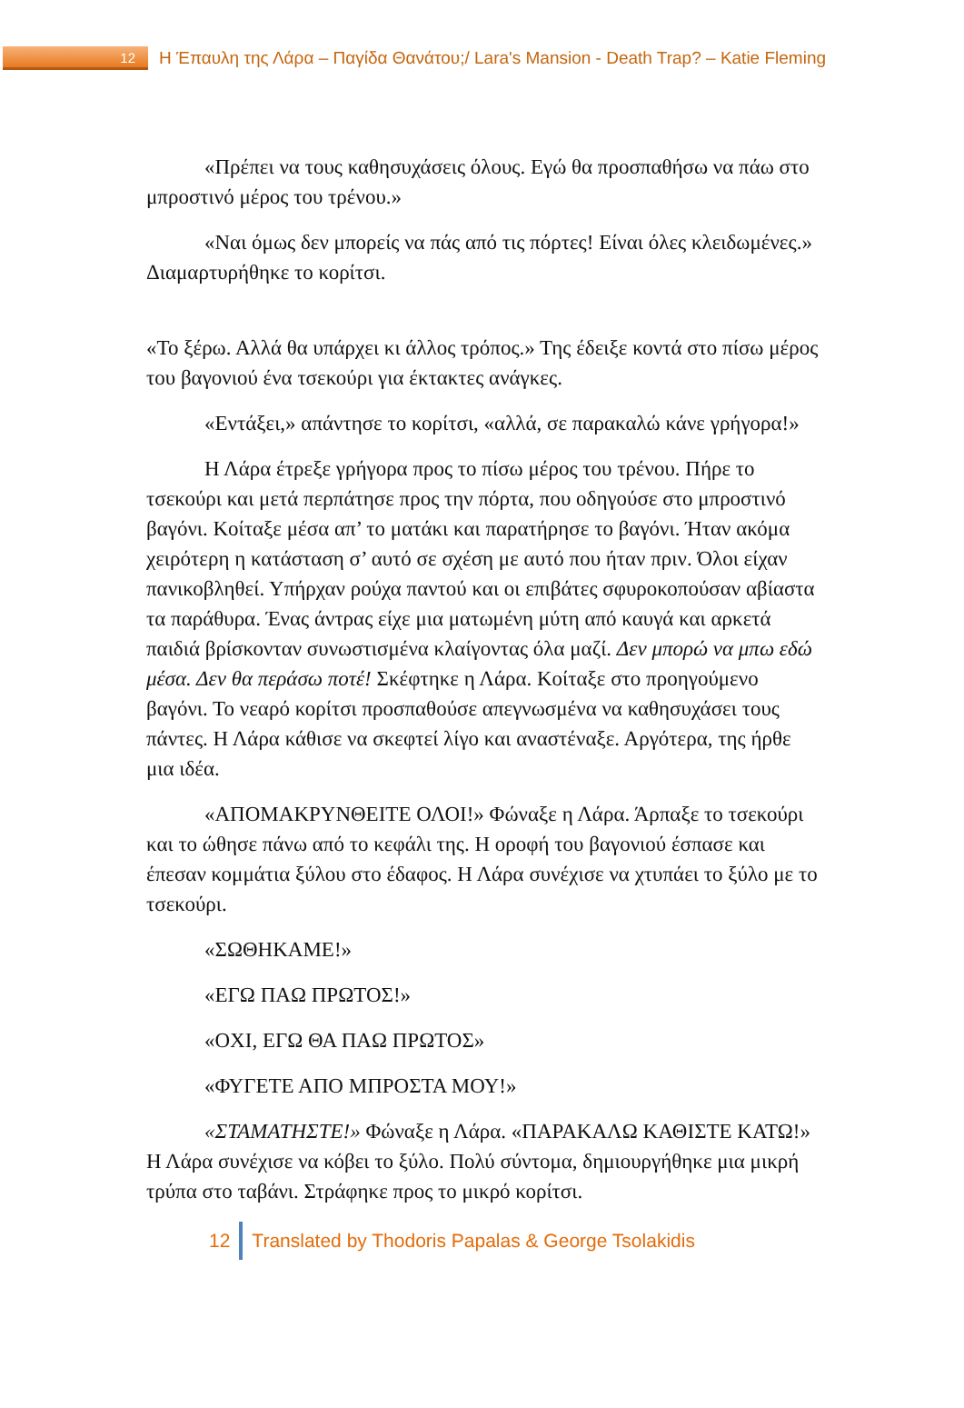12
Η Έπαυλη της Λάρα – Παγίδα Θανάτου;/ Lara's Mansion - Death Trap? – Katie Fleming
«Πρέπει να τους καθησυχάσεις όλους. Εγώ θα προσπαθήσω να πάω στο μπροστινό μέρος του τρένου.»
«Ναι όμως δεν μπορείς να πάς από τις πόρτες! Είναι όλες κλειδωμένες.» Διαμαρτυρήθηκε το κορίτσι.
«Το ξέρω. Αλλά θα υπάρχει κι άλλος τρόπος.» Της έδειξε κοντά στο πίσω μέρος του βαγονιού ένα τσεκούρι για έκτακτες ανάγκες.
«Εντάξει,» απάντησε το κορίτσι, «αλλά, σε παρακαλώ κάνε γρήγορα!»
Η Λάρα έτρεξε γρήγορα προς το πίσω μέρος του τρένου. Πήρε το τσεκούρι και μετά περπάτησε προς την πόρτα, που οδηγούσε στο μπροστινό βαγόνι. Κοίταξε μέσα απ’ το ματάκι και παρατήρησε το βαγόνι. Ήταν ακόμα χειρότερη η κατάσταση σ’ αυτό σε σχέση με αυτό που ήταν πριν. Όλοι είχαν πανικοβληθεί. Υπήρχαν ρούχα παντού και οι επιβάτες σφυροκοπούσαν αβίαστα τα παράθυρα. Ένας άντρας είχε μια ματωμένη μύτη από καυγά και αρκετά παιδιά βρίσκονταν συνωστισμένα κλαίγοντας όλα μαζί. Δεν μπορώ να μπω εδώ μέσα. Δεν θα περάσω ποτέ! Σκέφτηκε η Λάρα. Κοίταξε στο προηγούμενο βαγόνι. Το νεαρό κορίτσι προσπαθούσε απεγνωσμένα να καθησυχάσει τους πάντες. Η Λάρα κάθισε να σκεφτεί λίγο και αναστέναξε. Αργότερα, της ήρθε μια ιδέα.
«ΑΠΟΜΑΚΡΥΝΘΕΙΤΕ ΟΛΟΙ!» Φώναξε η Λάρα. Άρπαξε το τσεκούρι και το ώθησε πάνω από το κεφάλι της. Η οροφή του βαγονιού έσπασε και έπεσαν κομμάτια ξύλου στο έδαφος. Η Λάρα συνέχισε να χτυπάει το ξύλο με το τσεκούρι.
«ΣΩΘΗΚΑΜΕ!»
«ΕΓΩ ΠΑΩ ΠΡΩΤΟΣ!»
«ΟΧΙ, ΕΓΩ ΘΑ ΠΑΩ ΠΡΩΤΟΣ»
«ΦΥΓΕΤΕ ΑΠΟ ΜΠΡΟΣΤΑ ΜΟΥ!»
«ΣΤΑΜΑΤΗΣΤΕ!» Φώναξε η Λάρα. «ΠΑΡΑΚΑΛΩ ΚΑΘΙΣΤΕ ΚΑΤΩ!» Η Λάρα συνέχισε να κόβει το ξύλο. Πολύ σύντομα, δημιουργήθηκε μια μικρή τρύπα στο ταβάνι. Στράφηκε προς το μικρό κορίτσι.
12 Translated by Thodoris Papalas & George Tsolakidis